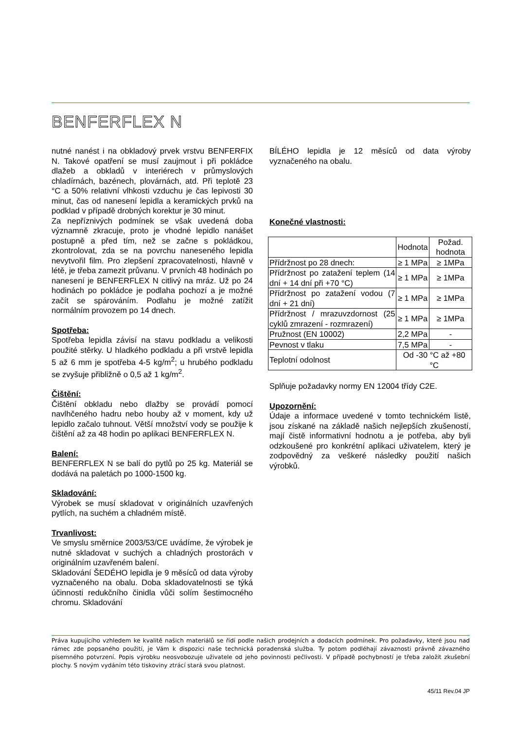BENFERFLEX N
nutné nanést i na obkladový prvek vrstvu BENFERFIX N. Takové opatření se musí zaujmout i při pokládce dlažeb a obkladů v interiérech v průmyslových chladírnách, bazénech, plovárnách, atd. Při teplotě 23 °C a 50% relativní vlhkosti vzduchu je čas lepivosti 30 minut, čas od nanesení lepidla a keramických prvků na podklad v případě drobných korektur je 30 minut.
Za nepříznivých podmínek se však uvedená doba významně zkracuje, proto je vhodné lepidlo nanášet postupně a před tím, než se začne s pokládkou, zkontrolovat, zda se na povrchu naneseného lepidla nevytvořil film. Pro zlepšení zpracovatelnosti, hlavně v létě, je třeba zamezit průvanu. V prvních 48 hodinách po nanesení je BENFERFLEX N citlivý na mráz. Už po 24 hodinách po pokládce je podlaha pochozí a je možné začít se spárováním. Podlahu je možné zatížit normálním provozem po 14 dnech.
Spotřeba:
Spotřeba lepidla závisí na stavu podkladu a velikosti použité stěrky. U hladkého podkladu a při vrstvě lepidla 5 až 6 mm je spotřeba 4-5 kg/m<sup>2</sup>; u hrubého podkladu se zvyšuje přibližně o 0,5 až 1 kg/m<sup>2</sup>.
Čištění:
Čištění obkladu nebo dlažby se provádí pomocí navlhčeného hadru nebo houby až v moment, kdy už lepidlo začalo tuhnout. Větší množství vody se použije k čištění až za 48 hodin po aplikaci BENFERFLEX N.
Balení:
BENFERFLEX N se balí do pytlů po 25 kg. Materiál se dodává na paletách po 1000-1500 kg.
Skladování:
Výrobek se musí skladovat v originálních uzavřených pytlích, na suchém a chladném místě.
Trvanlivost:
Ve smyslu směrnice 2003/53/CE uvádíme, že výrobek je nutné skladovat v suchých a chladných prostorách v originálním uzavřeném balení.
Skladování ŠEDÉHO lepidla je 9 měsíců od data výroby vyznačeného na obalu. Doba skladovatelnosti se týká účinnosti redukčního činidla vůči solím šestimocného chromu. Skladování
BÍLÉHO lepidla je 12 měsíců od data výroby vyznačeného na obalu.
Konečné vlastnosti:
| | Hodnota | Požad. hodnota |
| --- | --- | --- |
| Přídržnost po 28 dnech: | ≥ 1 MPa | ≥ 1MPa |
| Přídržnost po zatažení teplem (14 dní + 14 dní při +70 °C) | ≥ 1 MPa | ≥ 1MPa |
| Přídržnost po zatažení vodou (7 dní + 21 dní) | ≥ 1 MPa | ≥ 1MPa |
| Přídržnost / mrazuvzdornost (25 cyklů zmrazení - rozmrazení) | ≥ 1 MPa | ≥ 1MPa |
| Pružnost (EN 10002) | 2,2 MPa | - |
| Pevnost v tlaku | 7,5 MPa | - |
| Teplotní odolnost | Od -30 °C až +80 °C | |
Splňuje požadavky normy EN 12004 třídy C2E.
Upozornění:
Údaje a informace uvedené v tomto technickém listě, jsou získané na základě našich nejlepších zkušeností, mají čistě informativní hodnotu a je potřeba, aby byli odzkoušené pro konkrétní aplikaci uživatelem, který je zodpovědný za veškeré následky použití našich výrobků.
Práva kupujícího vzhledem ke kvalitě našich materiálů se řídí podle našich prodejních a dodacích podmínek. Pro požadavky, které jsou nad rámec zde popsaného použití, je Vám k dispozici naše technická poradenská služba. Ty potom podléhají závaznosti právně závazného písemného potvrzení. Popis výrobku neosvobozuje uživatele od jeho povinnosti pečlivosti. V případě pochybností je třeba založit zkušební plochy. S novým vydáním této tiskoviny ztrácí stará svou platnost.
45/11 Rev.04 JP